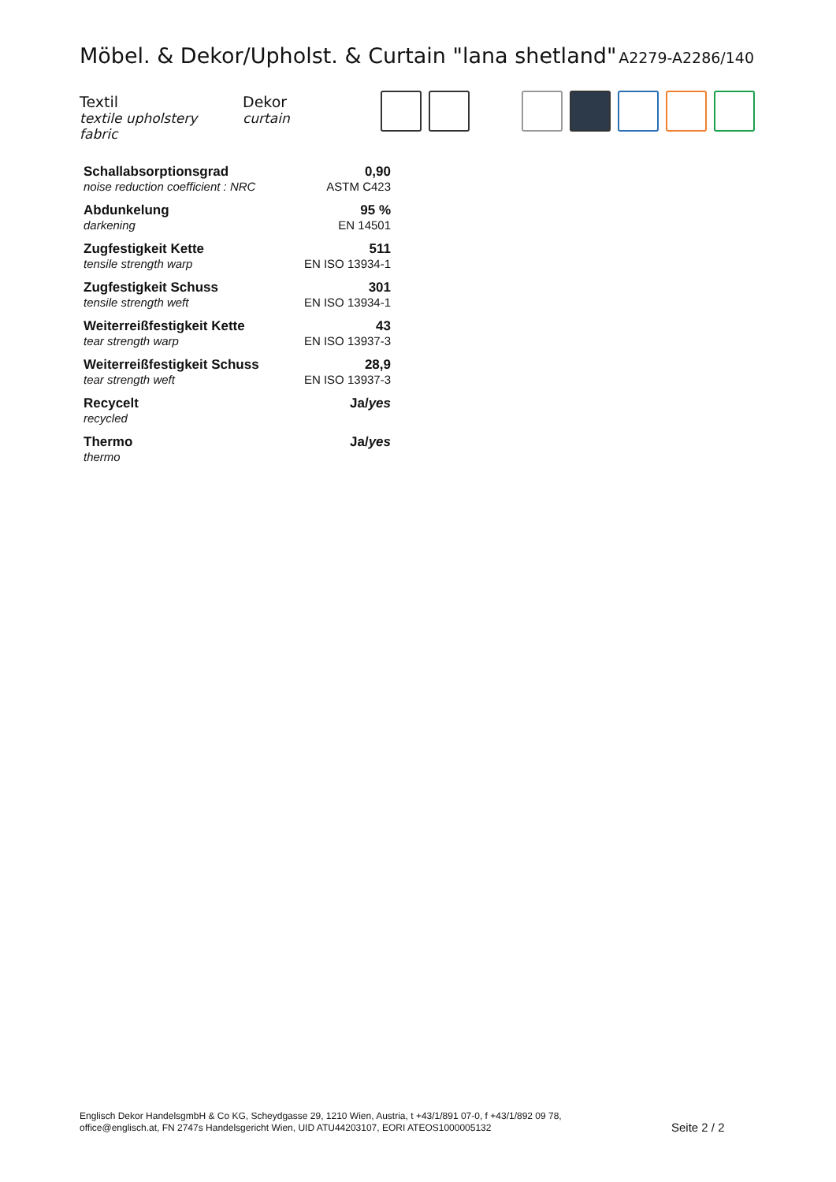Möbel. & Dekor/Upholst. & Curtain "lana shetland"
A2279-A2286/140
Textil
textile upholstery fabric
Dekor
curtain
| Schallabsorptionsgrad | 0,90 |
| noise reduction coefficient : NRC | ASTM C423 |
| Abdunkelung | 95 % |
| darkening | EN 14501 |
| Zugfestigkeit Kette | 511 |
| tensile strength warp | EN ISO 13934-1 |
| Zugfestigkeit Schuss | 301 |
| tensile strength weft | EN ISO 13934-1 |
| Weiterreißfestigkeit Kette | 43 |
| tear strength warp | EN ISO 13937-3 |
| Weiterreißfestigkeit Schuss | 28,9 |
| tear strength weft | EN ISO 13937-3 |
| Recycelt | Ja/ yes |
| recycled | |
| Thermo | Ja/ yes |
| thermo | |
Englisch Dekor HandelsgmbH & Co KG, Scheydgasse 29, 1210 Wien, Austria, t +43/1/891 07-0, f +43/1/892 09 78,
office@englisch.at, FN 2747s Handelsgericht Wien, UID ATU44203107, EORI ATEOS1000005132
Seite 2 / 2